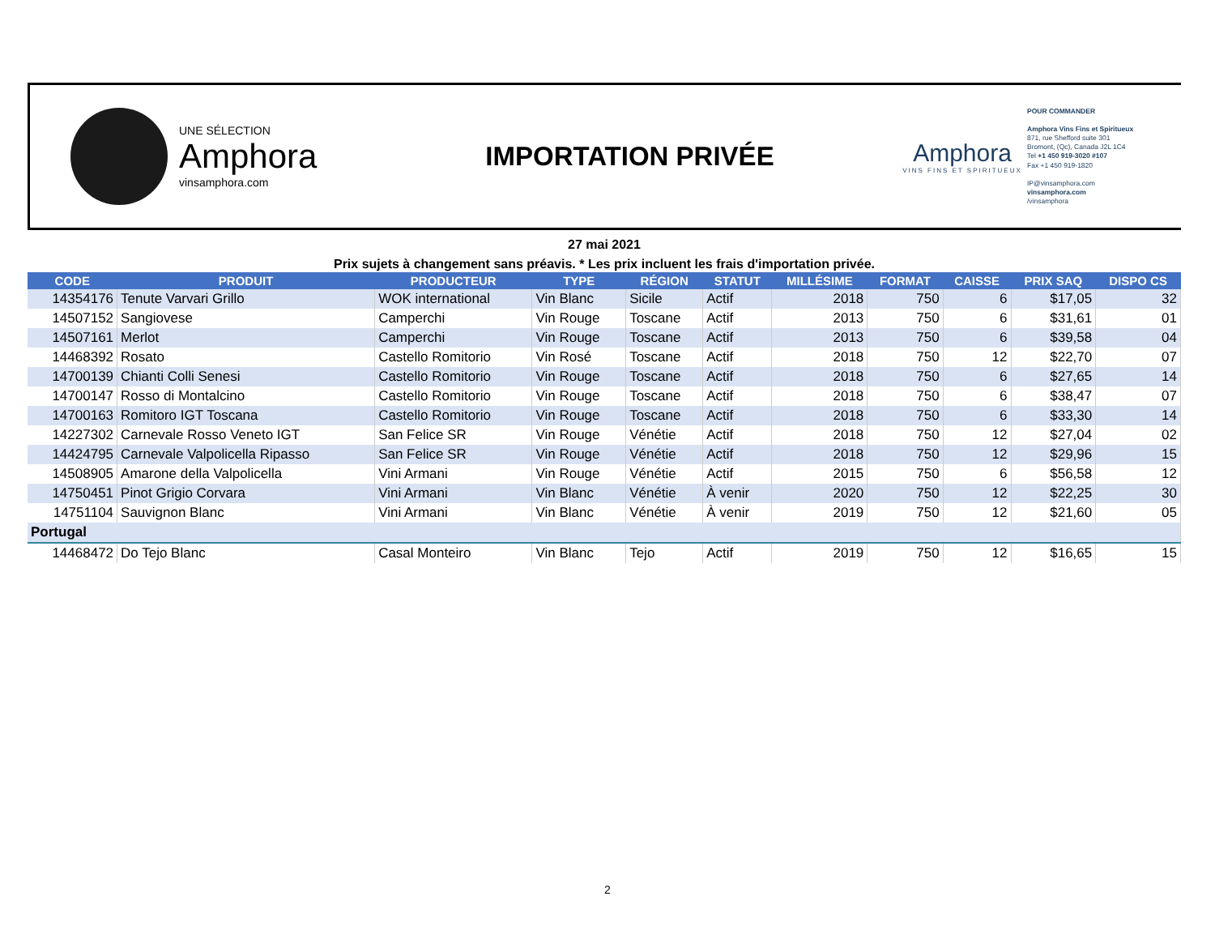UNE SÉLECTION
Amphora
vinsamphora.com
IMPORTATION PRIVÉE
Amphora
VINS FINS ET SPIRITUEUX
POUR COMMANDER
Amphora Vins Fins et Spiritueux
871, rue Shefford suite 301
Bromont, (Qc), Canada J2L 1C4
Tel +1 450 919-3020 #107
Fax +1 450 919-1820
IP@vinsamphora.com
vinsamphora.com
/vinsamphora
27 mai 2021
Prix sujets à changement sans préavis. * Les prix incluent les frais d'importation privée.
| CODE | PRODUIT | PRODUCTEUR | TYPE | RÉGION | STATUT | MILLÉSIME | FORMAT | CAISSE | PRIX SAQ | DISPO CS |
| --- | --- | --- | --- | --- | --- | --- | --- | --- | --- | --- |
| 14354176 | Tenute Varvari Grillo | WOK international | Vin Blanc | Sicile | Actif | 2018 | 750 | 6 | $17,05 | 32 |
| 14507152 | Sangiovese | Camperchi | Vin Rouge | Toscane | Actif | 2013 | 750 | 6 | $31,61 | 01 |
| 14507161 | Merlot | Camperchi | Vin Rouge | Toscane | Actif | 2013 | 750 | 6 | $39,58 | 04 |
| 14468392 | Rosato | Castello Romitorio | Vin Rosé | Toscane | Actif | 2018 | 750 | 12 | $22,70 | 07 |
| 14700139 | Chianti Colli Senesi | Castello Romitorio | Vin Rouge | Toscane | Actif | 2018 | 750 | 6 | $27,65 | 14 |
| 14700147 | Rosso di Montalcino | Castello Romitorio | Vin Rouge | Toscane | Actif | 2018 | 750 | 6 | $38,47 | 07 |
| 14700163 | Romitoro IGT Toscana | Castello Romitorio | Vin Rouge | Toscane | Actif | 2018 | 750 | 6 | $33,30 | 14 |
| 14227302 | Carnevale Rosso Veneto IGT | San Felice SR | Vin Rouge | Vénétie | Actif | 2018 | 750 | 12 | $27,04 | 02 |
| 14424795 | Carnevale Valpolicella Ripasso | San Felice SR | Vin Rouge | Vénétie | Actif | 2018 | 750 | 12 | $29,96 | 15 |
| 14508905 | Amarone della Valpolicella | Vini Armani | Vin Rouge | Vénétie | Actif | 2015 | 750 | 6 | $56,58 | 12 |
| 14750451 | Pinot Grigio Corvara | Vini Armani | Vin Blanc | Vénétie | À venir | 2020 | 750 | 12 | $22,25 | 30 |
| 14751104 | Sauvignon Blanc | Vini Armani | Vin Blanc | Vénétie | À venir | 2019 | 750 | 12 | $21,60 | 05 |
| Portugal | | | | | | | | | | |
| 14468472 | Do Tejo Blanc | Casal Monteiro | Vin Blanc | Tejo | Actif | 2019 | 750 | 12 | $16,65 | 15 |
2